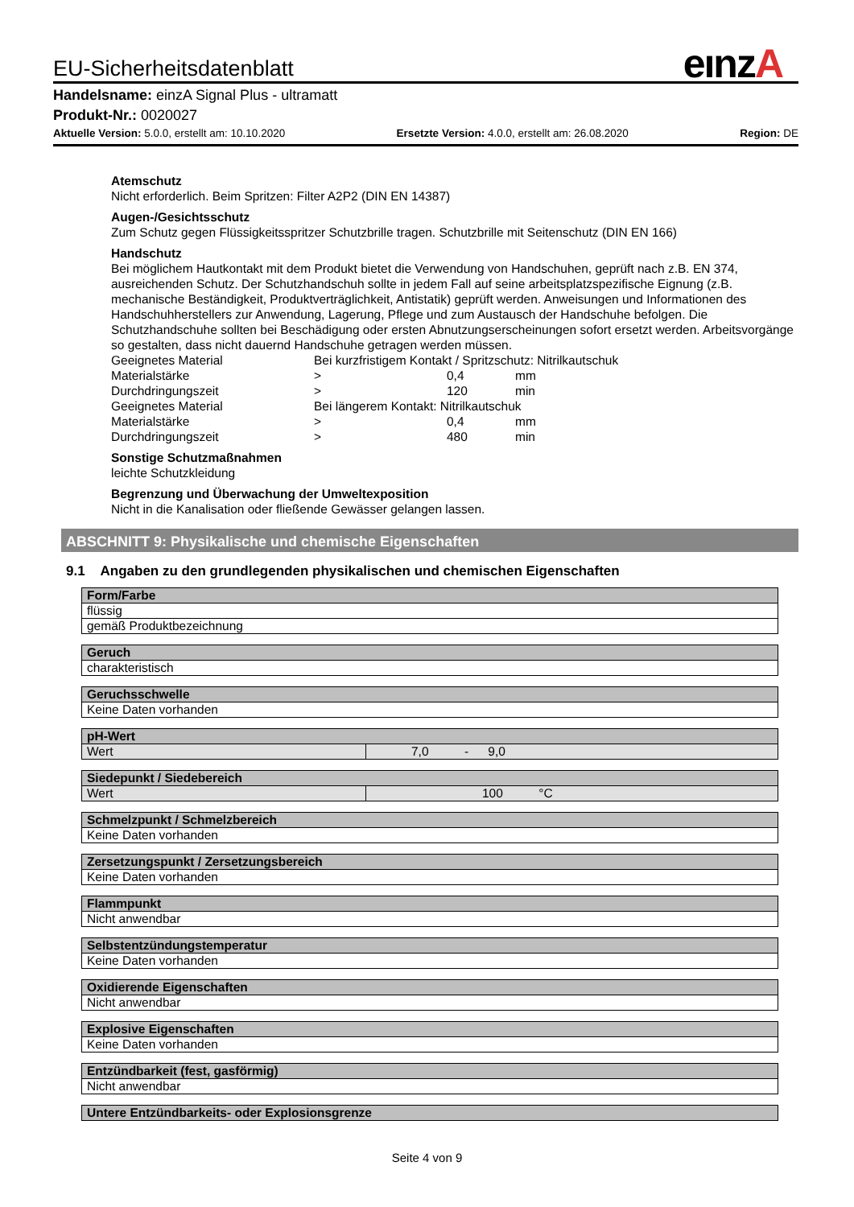eınzA
EU-Sicherheitsdatenblatt
Handelsname: einzA Signal Plus - ultramatt
Produkt-Nr.: 0020027
Aktuelle Version: 5.0.0, erstellt am: 10.10.2020 Ersetzte Version: 4.0.0, erstellt am: 26.08.2020 Region: DE
Atemschutz
Nicht erforderlich. Beim Spritzen: Filter A2P2 (DIN EN 14387)
Augen-/Gesichtsschutz
Zum Schutz gegen Flüssigkeitsspritzer Schutzbrille tragen. Schutzbrille mit Seitenschutz (DIN EN 166)
Handschutz
Bei möglichem Hautkontakt mit dem Produkt bietet die Verwendung von Handschuhen, geprüft nach z.B. EN 374, ausreichenden Schutz. Der Schutzhandschuh sollte in jedem Fall auf seine arbeitsplatzspezifische Eignung (z.B. mechanische Beständigkeit, Produktverträglichkeit, Antistatik) geprüft werden. Anweisungen und Informationen des Handschuhherstellers zur Anwendung, Lagerung, Pflege und zum Austausch der Handschuhe befolgen. Die Schutzhandschuhe sollten bei Beschädigung oder ersten Abnutzungserscheinungen sofort ersetzt werden. Arbeitsvorgänge so gestalten, dass nicht dauernd Handschuhe getragen werden müssen.
| Geeignetes Material | Bei kurzfristigem Kontakt / Spritzschutz: Nitrilkautschuk | | |
| Materialstärke | > | 0,4 | mm |
| Durchdringungszeit | > | 120 | min |
| Geeignetes Material | Bei längerem Kontakt: Nitrilkautschuk | | |
| Materialstärke | > | 0,4 | mm |
| Durchdringungszeit | > | 480 | min |
Sonstige Schutzmaßnahmen
leichte Schutzkleidung
Begrenzung und Überwachung der Umweltexposition
Nicht in die Kanalisation oder fließende Gewässer gelangen lassen.
ABSCHNITT 9: Physikalische und chemische Eigenschaften
9.1 Angaben zu den grundlegenden physikalischen und chemischen Eigenschaften
| Form/Farbe |
| --- |
| flüssig |
| gemäß Produktbezeichnung |
| Geruch |
| --- |
| charakteristisch |
| Geruchsschwelle |
| --- |
| Keine Daten vorhanden |
| pH-Wert | |
| --- | --- |
| Wert | 7,0 - 9,0 |
| Siedepunkt / Siedebereich | |
| --- | --- |
| Wert | 100 °C |
| Schmelzpunkt / Schmelzbereich |
| --- |
| Keine Daten vorhanden |
| Zersetzungspunkt / Zersetzungsbereich |
| --- |
| Keine Daten vorhanden |
| Flammpunkt |
| --- |
| Nicht anwendbar |
| Selbstentzündungstemperatur |
| --- |
| Keine Daten vorhanden |
| Oxidierende Eigenschaften |
| --- |
| Nicht anwendbar |
| Explosive Eigenschaften |
| --- |
| Keine Daten vorhanden |
| Entzündbarkeit (fest, gasförmig) |
| --- |
| Nicht anwendbar |
| Untere Entzündbarkeits- oder Explosionsgrenze |
| --- |
Seite 4 von 9